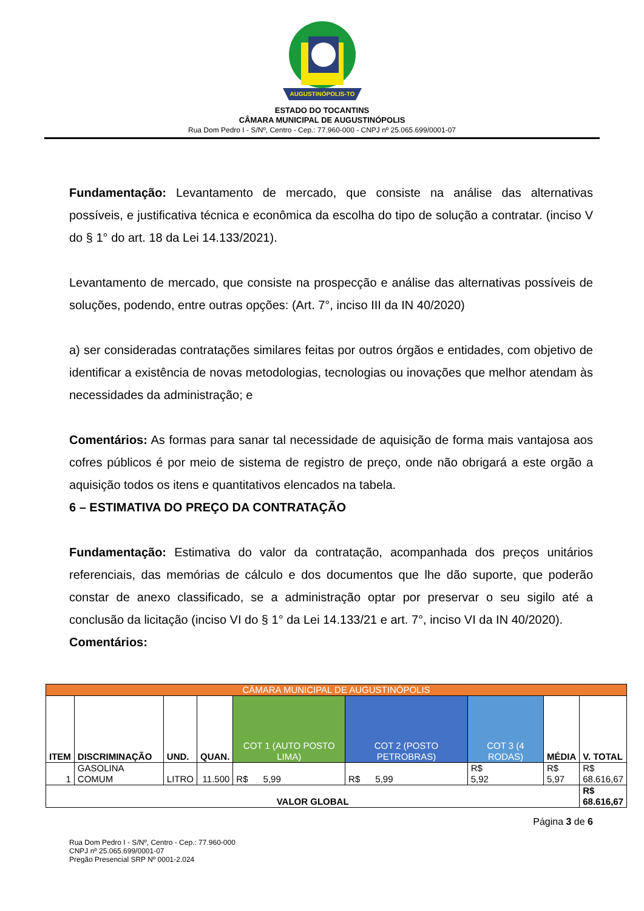AUGUSTINÓPOLIS-TO
ESTADO DO TOCANTINS
CÂMARA MUNICIPAL DE AUGUSTINÓPOLIS
Rua Dom Pedro I - S/Nº, Centro - Cep.: 77.960-000 - CNPJ nº 25.065.699/0001-07
Fundamentação: Levantamento de mercado, que consiste na análise das alternativas possíveis, e justificativa técnica e econômica da escolha do tipo de solução a contratar. (inciso V do § 1° do art. 18 da Lei 14.133/2021).
Levantamento de mercado, que consiste na prospecção e análise das alternativas possíveis de soluções, podendo, entre outras opções: (Art. 7°, inciso III da IN 40/2020)
a) ser consideradas contratações similares feitas por outros órgãos e entidades, com objetivo de identificar a existência de novas metodologias, tecnologias ou inovações que melhor atendam às necessidades da administração; e
Comentários: As formas para sanar tal necessidade de aquisição de forma mais vantajosa aos cofres públicos é por meio de sistema de registro de preço, onde não obrigará a este orgão a aquisição todos os itens e quantitativos elencados na tabela.
6 – ESTIMATIVA DO PREÇO DA CONTRATAÇÃO
Fundamentação: Estimativa do valor da contratação, acompanhada dos preços unitários referenciais, das memórias de cálculo e dos documentos que lhe dão suporte, que poderão constar de anexo classificado, se a administração optar por preservar o seu sigilo até a conclusão da licitação (inciso VI do § 1° da Lei 14.133/21 e art. 7°, inciso VI da IN 40/2020).
Comentários:
| CÂMARA MUNICIPAL DE AUGUSTINÓPOLIS | | | | | | | | |
| ITEM | DISCRIMINAÇÃO | UND. | QUAN. | COT 1 (AUTO POSTO LIMA) | COT 2 (POSTO PETROBRAS) | COT 3 (4 RODAS) | MÉDIA | V. TOTAL |
| 1 | GASOLINA COMUM | LITRO | 11.500 | R$ 5,99 | R$ 5,99 | R$ 5,92 | R$ 5,97 | R$ 68.616,67 |
| VALOR GLOBAL | | | | | | | | R$ 68.616,67 |
Página 3 de 6
Rua Dom Pedro I - S/Nº, Centro - Cep.: 77.960-000
CNPJ nº 25.065.699/0001-07
Pregão Presencial SRP Nº 0001-2.024